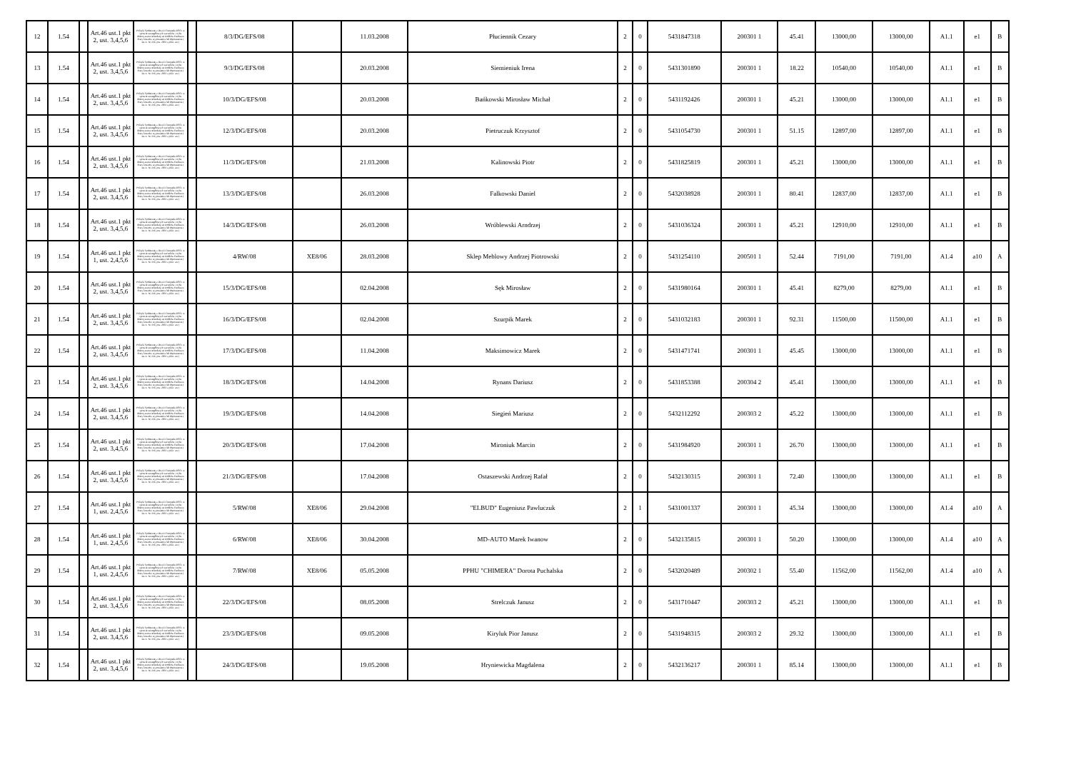| 12 | 1.54 | | Art.46 ust.1 pkt 2, ust. 3,4,5,6 | Polityki Społecznej z dnia 21 listopada 2005r. w sprawie szczegółowych warunków i trybu dokonywania refundacji ze środków Funduszu Pracy kosztów wyposażenia lub doposażenia ( Dz.U. Nr 236, poz. 2002 z późn. zm.) | | 8/3/DG/EFS/08 | | 11.03.2008 | Płuciennik Cezary | 2 | 0 | 5431847318 | 200301 1 | 45.41 | 13000,00 | 13000,00 | A1.1 | e1 | B |
| 13 | 1.54 | | Art.46 ust.1 pkt 2, ust. 3,4,5,6 | Polityki Społecznej z dnia 21 listopada 2005r. w sprawie szczegółowych warunków i trybu dokonywania refundacji ze środków Funduszu Pracy kosztów wyposażenia lub doposażenia ( Dz.U. Nr 236, poz. 2002 z późn. zm.) | | 9/3/DG/EFS/08 | | 20.03.2008 | Siemieniuk Irena | 2 | 0 | 5431301890 | 200301 1 | 18.22 | 10540,00 | 10540,00 | A1.1 | e1 | B |
| 14 | 1.54 | | Art.46 ust.1 pkt 2, ust. 3,4,5,6 | Polityki Społecznej z dnia 21 listopada 2005r. w sprawie szczegółowych warunków i trybu dokonywania refundacji ze środków Funduszu Pracy kosztów wyposażenia lub doposażenia ( Dz.U. Nr 236, poz. 2002 z późn. zm.) | | 10/3/DG/EFS/08 | | 20.03.2008 | Bańkowski Mirosław Michał | 2 | 0 | 5431192426 | 200301 1 | 45.21 | 13000,00 | 13000,00 | A1.1 | e1 | B |
| 15 | 1.54 | | Art.46 ust.1 pkt 2, ust. 3,4,5,6 | Polityki Społecznej z dnia 21 listopada 2005r. w sprawie szczegółowych warunków i trybu dokonywania refundacji ze środków Funduszu Pracy kosztów wyposażenia lub doposażenia ( Dz.U. Nr 236, poz. 2002 z późn. zm.) | | 12/3/DG/EFS/08 | | 20.03.2008 | Pietruczuk Krzysztof | 2 | 0 | 5431054730 | 200301 1 | 51.15 | 12897,00 | 12897,00 | A1.1 | e1 | B |
| 16 | 1.54 | | Art.46 ust.1 pkt 2, ust. 3,4,5,6 | Polityki Społecznej z dnia 21 listopada 2005r. w sprawie szczegółowych warunków i trybu dokonywania refundacji ze środków Funduszu Pracy kosztów wyposażenia lub doposażenia ( Dz.U. Nr 236, poz. 2002 z późn. zm.) | | 11/3/DG/EFS/08 | | 21.03.2008 | Kalinowski Piotr | 2 | 0 | 5431825819 | 200301 1 | 45.21 | 13000,00 | 13000,00 | A1.1 | e1 | B |
| 17 | 1.54 | | Art.46 ust.1 pkt 2, ust. 3,4,5,6 | Polityki Społecznej z dnia 21 listopada 2005r. w sprawie szczegółowych warunków i trybu dokonywania refundacji ze środków Funduszu Pracy kosztów wyposażenia lub doposażenia ( Dz.U. Nr 236, poz. 2002 z późn. zm.) | | 13/3/DG/EFS/08 | | 26.03.2008 | Falkowski Daniel | 2 | 0 | 5432038928 | 200301 1 | 80.41 | 12837,00 | 12837,00 | A1.1 | e1 | B |
| 18 | 1.54 | | Art.46 ust.1 pkt 2, ust. 3,4,5,6 | Polityki Społecznej z dnia 21 listopada 2005r. w sprawie szczegółowych warunków i trybu dokonywania refundacji ze środków Funduszu Pracy kosztów wyposażenia lub doposażenia ( Dz.U. Nr 236, poz. 2002 z późn. zm.) | | 14/3/DG/EFS/08 | | 26.03.2008 | Wróblewski Arndrzej | 2 | 0 | 5431036324 | 200301 1 | 45.21 | 12910,00 | 12910,00 | A1.1 | e1 | B |
| 19 | 1.54 | | Art.46 ust.1 pkt 1, ust. 2,4,5,6 | Polityki Społecznej z dnia 21 listopada 2005r. w sprawie szczegółowych warunków i trybu dokonywania refundacji ze środków Funduszu Pracy kosztów wyposażenia lub doposażenia ( Dz.U. Nr 236, poz. 2002 z późn. zm.) | | 4/RW/08 | XE8/06 | 28.03.2008 | Sklep Meblowy Andrzej Piotrowski | 2 | 0 | 5431254110 | 200501 1 | 52.44 | 7191,00 | 7191,00 | A1.4 | a10 | A |
| 20 | 1.54 | | Art.46 ust.1 pkt 2, ust. 3,4,5,6 | Polityki Społecznej z dnia 21 listopada 2005r. w sprawie szczegółowych warunków i trybu dokonywania refundacji ze środków Funduszu Pracy kosztów wyposażenia lub doposażenia ( Dz.U. Nr 236, poz. 2002 z późn. zm.) | | 15/3/DG/EFS/08 | | 02.04.2008 | Sęk Mirosław | 2 | 0 | 5431980164 | 200301 1 | 45.41 | 8279,00 | 8279,00 | A1.1 | e1 | B |
| 21 | 1.54 | | Art.46 ust.1 pkt 2, ust. 3,4,5,6 | Polityki Społecznej z dnia 21 listopada 2005r. w sprawie szczegółowych warunków i trybu dokonywania refundacji ze środków Funduszu Pracy kosztów wyposażenia lub doposażenia ( Dz.U. Nr 236, poz. 2002 z późn. zm.) | | 16/3/DG/EFS/08 | | 02.04.2008 | Szurpik Marek | 2 | 0 | 5431032183 | 200301 1 | 92.31 | 11500,00 | 11500,00 | A1.1 | e1 | B |
| 22 | 1.54 | | Art.46 ust.1 pkt 2, ust. 3,4,5,6 | Polityki Społecznej z dnia 21 listopada 2005r. w sprawie szczegółowych warunków i trybu dokonywania refundacji ze środków Funduszu Pracy kosztów wyposażenia lub doposażenia ( Dz.U. Nr 236, poz. 2002 z późn. zm.) | | 17/3/DG/EFS/08 | | 11.04.2008 | Maksimowicz Marek | 2 | 0 | 5431471741 | 200301 1 | 45.45 | 13000,00 | 13000,00 | A1.1 | e1 | B |
| 23 | 1.54 | | Art.46 ust.1 pkt 2, ust. 3,4,5,6 | Polityki Społecznej z dnia 21 listopada 2005r. w sprawie szczegółowych warunków i trybu dokonywania refundacji ze środków Funduszu Pracy kosztów wyposażenia lub doposażenia ( Dz.U. Nr 236, poz. 2002 z późn. zm.) | | 18/3/DG/EFS/08 | | 14.04.2008 | Rynans Dariusz | 2 | 0 | 5431853388 | 200304 2 | 45.41 | 13000,00 | 13000,00 | A1.1 | e1 | B |
| 24 | 1.54 | | Art.46 ust.1 pkt 2, ust. 3,4,5,6 | Polityki Społecznej z dnia 21 listopada 2005r. w sprawie szczegółowych warunków i trybu dokonywania refundacji ze środków Funduszu Pracy kosztów wyposażenia lub doposażenia ( Dz.U. Nr 236, poz. 2002 z późn. zm.) | | 19/3/DG/EFS/08 | | 14.04.2008 | Siegień Mariusz | 2 | 0 | 5432112292 | 200303 2 | 45.22 | 13000,00 | 13000,00 | A1.1 | e1 | B |
| 25 | 1.54 | | Art.46 ust.1 pkt 2, ust. 3,4,5,6 | Polityki Społecznej z dnia 21 listopada 2005r. w sprawie szczegółowych warunków i trybu dokonywania refundacji ze środków Funduszu Pracy kosztów wyposażenia lub doposażenia ( Dz.U. Nr 236, poz. 2002 z późn. zm.) | | 20/3/DG/EFS/08 | | 17.04.2008 | Mironiuk Marcin | 2 | 0 | 5431984920 | 200301 1 | 26.70 | 13000,00 | 13000,00 | A1.1 | e1 | B |
| 26 | 1.54 | | Art.46 ust.1 pkt 2, ust. 3,4,5,6 | Polityki Społecznej z dnia 21 listopada 2005r. w sprawie szczegółowych warunków i trybu dokonywania refundacji ze środków Funduszu Pracy kosztów wyposażenia lub doposażenia ( Dz.U. Nr 236, poz. 2002 z późn. zm.) | | 21/3/DG/EFS/08 | | 17.04.2008 | Ostaszewski Andrzej Rafał | 2 | 0 | 5432130315 | 200301 1 | 72.40 | 13000,00 | 13000,00 | A1.1 | e1 | B |
| 27 | 1.54 | | Art.46 ust.1 pkt 1, ust. 2,4,5,6 | Polityki Społecznej z dnia 21 listopada 2005r. w sprawie szczegółowych warunków i trybu dokonywania refundacji ze środków Funduszu Pracy kosztów wyposażenia lub doposażenia ( Dz.U. Nr 236, poz. 2002 z późn. zm.) | | 5/RW/08 | XE8/06 | 29.04.2008 | "ELBUD" Eugeniusz Pawluczuk | 2 | 1 | 5431001337 | 200301 1 | 45.34 | 13000,00 | 13000,00 | A1.4 | a10 | A |
| 28 | 1.54 | | Art.46 ust.1 pkt 1, ust. 2,4,5,6 | Polityki Społecznej z dnia 21 listopada 2005r. w sprawie szczegółowych warunków i trybu dokonywania refundacji ze środków Funduszu Pracy kosztów wyposażenia lub doposażenia ( Dz.U. Nr 236, poz. 2002 z późn. zm.) | | 6/RW/08 | XE8/06 | 30.04.2008 | MD-AUTO Marek Iwanow | 2 | 0 | 5432135815 | 200301 1 | 50.20 | 13000,00 | 13000,00 | A1.4 | a10 | A |
| 29 | 1.54 | | Art.46 ust.1 pkt 1, ust. 2,4,5,6 | Polityki Społecznej z dnia 21 listopada 2005r. w sprawie szczegółowych warunków i trybu dokonywania refundacji ze środków Funduszu Pracy kosztów wyposażenia lub doposażenia ( Dz.U. Nr 236, poz. 2002 z późn. zm.) | | 7/RW/08 | XE8/06 | 05.05.2008 | PPHU "CHIMERA" Dorota Puchalska | 2 | 0 | 5432020489 | 200302 1 | 55.40 | 11562,00 | 11562,00 | A1.4 | a10 | A |
| 30 | 1.54 | | Art.46 ust.1 pkt 2, ust. 3,4,5,6 | Polityki Społecznej z dnia 21 listopada 2005r. w sprawie szczegółowych warunków i trybu dokonywania refundacji ze środków Funduszu Pracy kosztów wyposażenia lub doposażenia ( Dz.U. Nr 236, poz. 2002 z późn. zm.) | | 22/3/DG/EFS/08 | | 08.05.2008 | Strelczuk Janusz | 2 | 0 | 5431710447 | 200303 2 | 45.21 | 13000,00 | 13000,00 | A1.1 | e1 | B |
| 31 | 1.54 | | Art.46 ust.1 pkt 2, ust. 3,4,5,6 | Polityki Społecznej z dnia 21 listopada 2005r. w sprawie szczegółowych warunków i trybu dokonywania refundacji ze środków Funduszu Pracy kosztów wyposażenia lub doposażenia ( Dz.U. Nr 236, poz. 2002 z późn. zm.) | | 23/3/DG/EFS/08 | | 09.05.2008 | Kiryluk Pior Janusz | 2 | 0 | 5431948315 | 200303 2 | 29.32 | 13000,00 | 13000,00 | A1.1 | e1 | B |
| 32 | 1.54 | | Art.46 ust.1 pkt 2, ust. 3,4,5,6 | Polityki Społecznej z dnia 21 listopada 2005r. w sprawie szczegółowych warunków i trybu dokonywania refundacji ze środków Funduszu Pracy kosztów wyposażenia lub doposażenia ( Dz.U. Nr 236, poz. 2002 z późn. zm.) | | 24/3/DG/EFS/08 | | 19.05.2008 | Hryniewicka Magdalena | 2 | 0 | 5432136217 | 200301 1 | 85.14 | 13000,00 | 13000,00 | A1.1 | e1 | B |